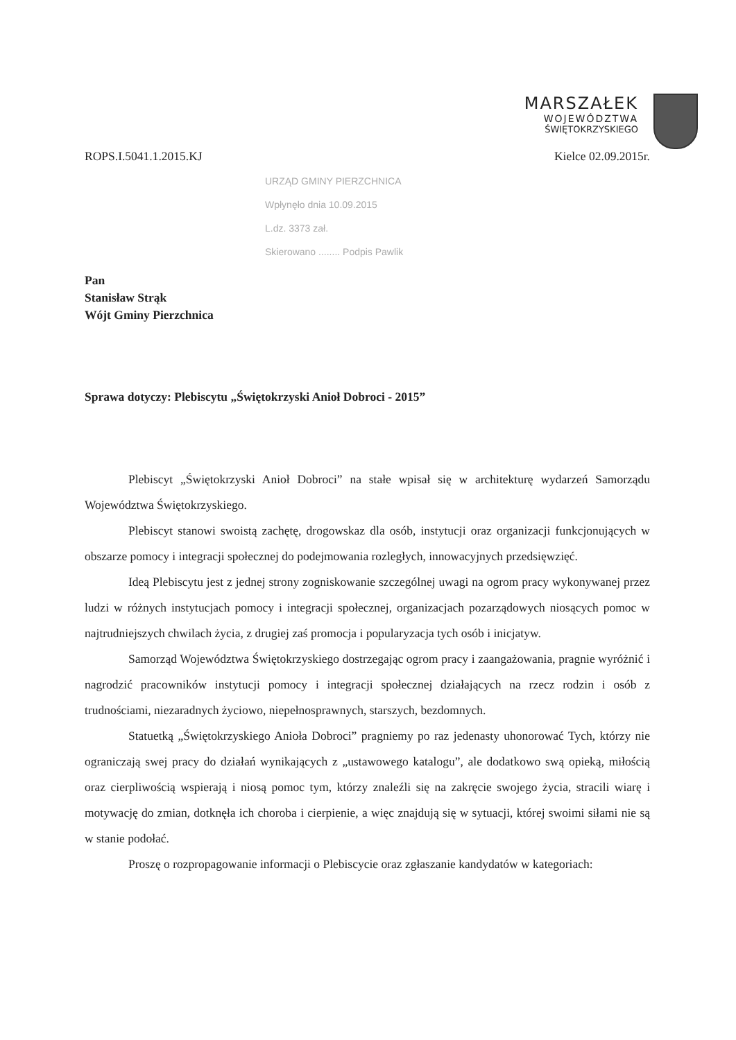MARSZAŁEK
WOJEWÓDZTWA
ŚWIĘTOKRZYSKIEGO
ROPS.I.5041.1.2015.KJ Kielce 02.09.2015r.
URZĄD GMINY PIERZCHNICA
Wpłynęło dnia 10.09.2015
L.dz. 3373 zał.
Skierowano ........ Podpis Pawlik
Pan
Stanisław Strąk
Wójt Gminy Pierzchnica
Sprawa dotyczy: Plebiscytu „Świętokrzyski Anioł Dobroci - 2015”
Plebiscyt „Świętokrzyski Anioł Dobroci” na stałe wpisał się w architekturę wydarzeń Samorządu Województwa Świętokrzyskiego.
Plebiscyt stanowi swoistą zachętę, drogowskaz dla osób, instytucji oraz organizacji funkcjonujących w obszarze pomocy i integracji społecznej do podejmowania rozległych, innowacyjnych przedsięwzięć.
Ideą Plebiscytu jest z jednej strony zogniskowanie szczególnej uwagi na ogrom pracy wykonywanej przez ludzi w różnych instytucjach pomocy i integracji społecznej, organizacjach pozarządowych niosących pomoc w najtrudniejszych chwilach życia, z drugiej zaś promocja i popularyzacja tych osób i inicjatyw.
Samorząd Województwa Świętokrzyskiego dostrzegając ogrom pracy i zaangażowania, pragnie wyróżnić i nagrodzić pracowników instytucji pomocy i integracji społecznej działających na rzecz rodzin i osób z trudnościami, niezaradnych życiowo, niepełnosprawnych, starszych, bezdomnych.
Statuetką „Świętokrzyskiego Anioła Dobroci” pragniemy po raz jedenasty uhonorować Tych, którzy nie ograniczają swej pracy do działań wynikających z „ustawowego katalogu”, ale dodatkowo swą opieką, miłością oraz cierpliwością wspierają i niosą pomoc tym, którzy znaleźli się na zakręcie swojego życia, stracili wiarę i motywację do zmian, dotknęła ich choroba i cierpienie, a więc znajdują się w sytuacji, której swoimi siłami nie są w stanie podołać.
Proszę o rozpropagowanie informacji o Plebiscycie oraz zgłaszanie kandydatów w kategoriach: